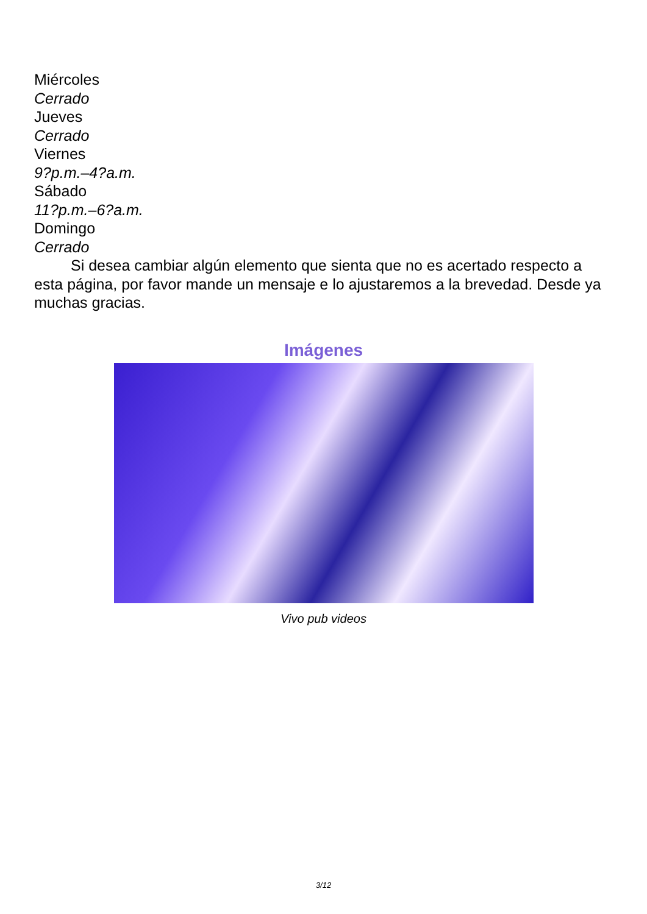Miércoles
Cerrado
Jueves
Cerrado
Viernes
9?p.m.–4?a.m.
Sábado
11?p.m.–6?a.m.
Domingo
Cerrado
Si desea cambiar algún elemento que sienta que no es acertado respecto a esta página, por favor mande un mensaje e lo ajustaremos a la brevedad. Desde ya muchas gracias.
Imágenes
Vivo pub videos
3/12